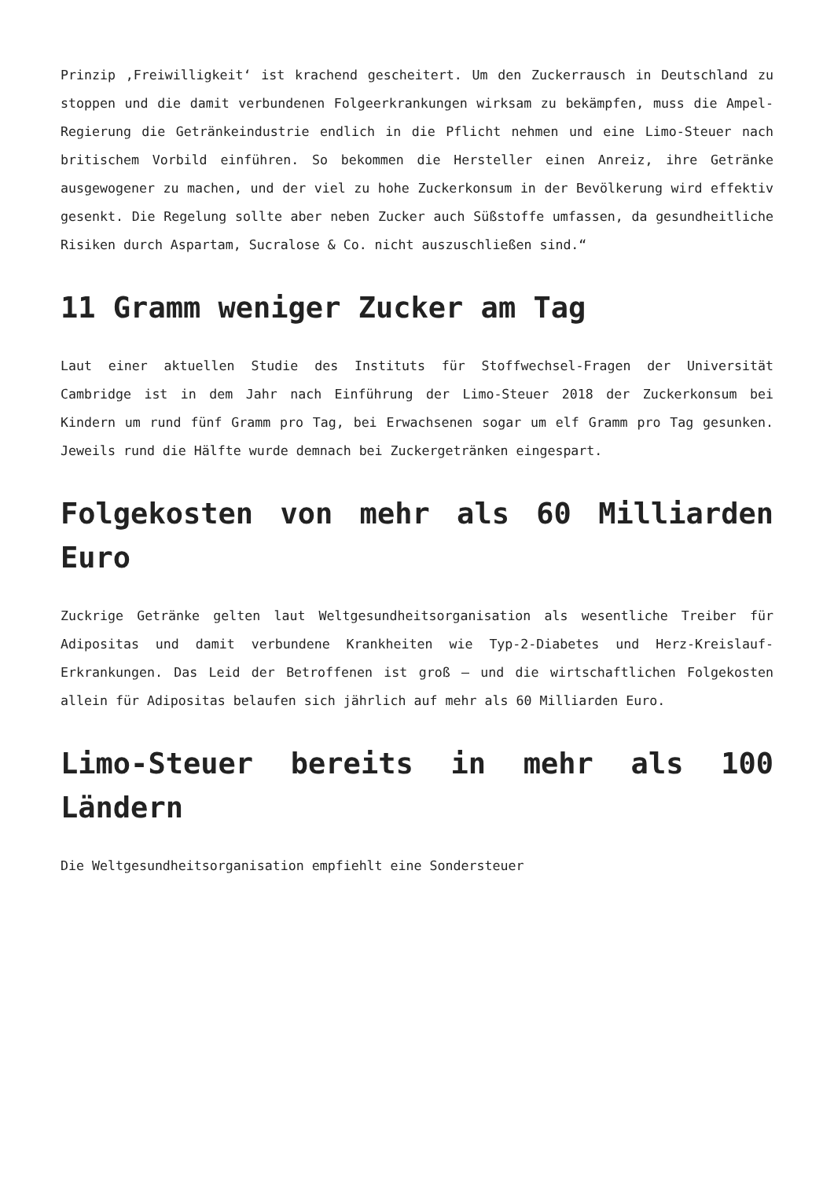Prinzip ‚Freiwilligkeit‘ ist krachend gescheitert. Um den Zuckerrausch in Deutschland zu stoppen und die damit verbundenen Folgeerkrankungen wirksam zu bekämpfen, muss die Ampel-Regierung die Getränkeindustrie endlich in die Pflicht nehmen und eine Limo-Steuer nach britischem Vorbild einführen. So bekommen die Hersteller einen Anreiz, ihre Getränke ausgewogener zu machen, und der viel zu hohe Zuckerkonsum in der Bevölkerung wird effektiv gesenkt. Die Regelung sollte aber neben Zucker auch Süßstoffe umfassen, da gesundheitliche Risiken durch Aspartam, Sucralose & Co. nicht auszuschließen sind.“
11 Gramm weniger Zucker am Tag
Laut einer aktuellen Studie des Instituts für Stoffwechsel-Fragen der Universität Cambridge ist in dem Jahr nach Einführung der Limo-Steuer 2018 der Zuckerkonsum bei Kindern um rund fünf Gramm pro Tag, bei Erwachsenen sogar um elf Gramm pro Tag gesunken. Jeweils rund die Hälfte wurde demnach bei Zuckergetränken eingespart.
Folgekosten von mehr als 60 Milliarden Euro
Zuckrige Getränke gelten laut Weltgesundheitsorganisation als wesentliche Treiber für Adipositas und damit verbundene Krankheiten wie Typ-2-Diabetes und Herz-Kreislauf-Erkrankungen. Das Leid der Betroffenen ist groß – und die wirtschaftlichen Folgekosten allein für Adipositas belaufen sich jährlich auf mehr als 60 Milliarden Euro.
Limo-Steuer bereits in mehr als 100 Ländern
Die Weltgesundheitsorganisation empfiehlt eine Sondersteuer